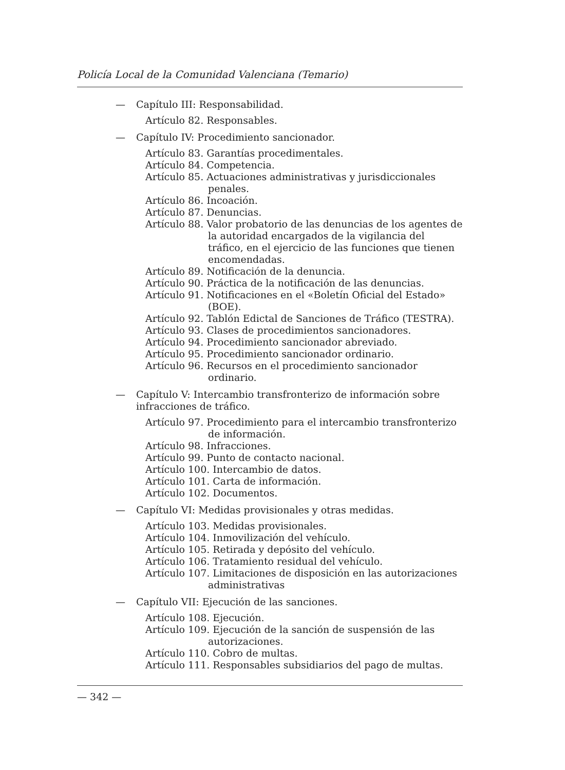Policía Local de la Comunidad Valenciana (Temario)
— Capítulo III: Responsabilidad.
Artículo 82. Responsables.
— Capítulo IV: Procedimiento sancionador.
Artículo 83. Garantías procedimentales.
Artículo 84. Competencia.
Artículo 85. Actuaciones administrativas y jurisdiccionales penales.
Artículo 86. Incoación.
Artículo 87. Denuncias.
Artículo 88. Valor probatorio de las denuncias de los agentes de la autoridad encargados de la vigilancia del tráfico, en el ejercicio de las funciones que tienen encomendadas.
Artículo 89. Notificación de la denuncia.
Artículo 90. Práctica de la notificación de las denuncias.
Artículo 91. Notificaciones en el «Boletín Oficial del Estado» (BOE).
Artículo 92. Tablón Edictal de Sanciones de Tráfico (TESTRA).
Artículo 93. Clases de procedimientos sancionadores.
Artículo 94. Procedimiento sancionador abreviado.
Artículo 95. Procedimiento sancionador ordinario.
Artículo 96. Recursos en el procedimiento sancionador ordinario.
— Capítulo V: Intercambio transfronterizo de información sobre infracciones de tráfico.
Artículo 97. Procedimiento para el intercambio transfronterizo de información.
Artículo 98. Infracciones.
Artículo 99. Punto de contacto nacional.
Artículo 100. Intercambio de datos.
Artículo 101. Carta de información.
Artículo 102. Documentos.
— Capítulo VI: Medidas provisionales y otras medidas.
Artículo 103. Medidas provisionales.
Artículo 104. Inmovilización del vehículo.
Artículo 105. Retirada y depósito del vehículo.
Artículo 106. Tratamiento residual del vehículo.
Artículo 107. Limitaciones de disposición en las autorizaciones administrativas
— Capítulo VII: Ejecución de las sanciones.
Artículo 108. Ejecución.
Artículo 109. Ejecución de la sanción de suspensión de las autorizaciones.
Artículo 110. Cobro de multas.
Artículo 111. Responsables subsidiarios del pago de multas.
— 342 —